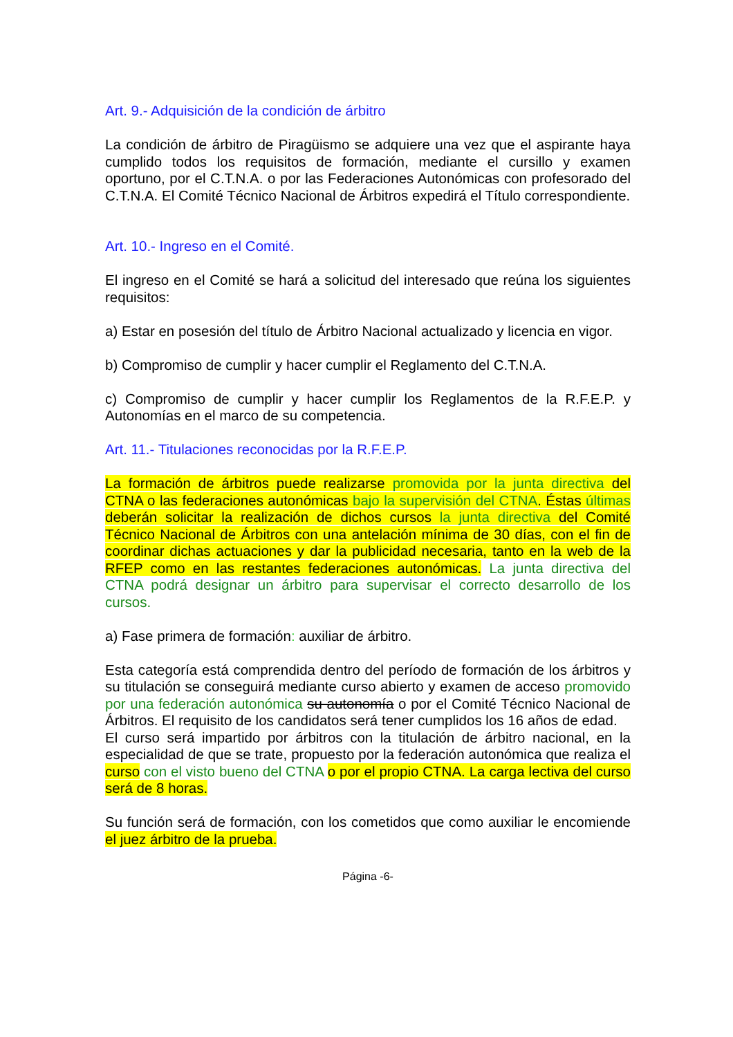Art. 9.- Adquisición de la condición de árbitro
La condición de árbitro de Piragüismo se adquiere una vez que el aspirante haya cumplido todos los requisitos de formación, mediante el cursillo y examen oportuno, por el C.T.N.A. o por las Federaciones Autonómicas con profesorado del C.T.N.A. El Comité Técnico Nacional de Árbitros expedirá el Título correspondiente.
Art. 10.- Ingreso en el Comité.
El ingreso en el Comité se hará a solicitud del interesado que reúna los siguientes requisitos:
a) Estar en posesión del título de Árbitro Nacional actualizado y licencia en vigor.
b) Compromiso de cumplir y hacer cumplir el Reglamento del C.T.N.A.
c) Compromiso de cumplir y hacer cumplir los Reglamentos de la R.F.E.P. y Autonomías en el marco de su competencia.
Art. 11.- Titulaciones reconocidas por la R.F.E.P.
La formación de árbitros puede realizarse promovida por la junta directiva del CTNA o las federaciones autonómicas bajo la supervisión del CTNA. Éstas últimas deberán solicitar la realización de dichos cursos la junta directiva del Comité Técnico Nacional de Árbitros con una antelación mínima de 30 días, con el fin de coordinar dichas actuaciones y dar la publicidad necesaria, tanto en la web de la RFEP como en las restantes federaciones autonómicas. La junta directiva del CTNA podrá designar un árbitro para supervisar el correcto desarrollo de los cursos.
a) Fase primera de formación: auxiliar de árbitro.
Esta categoría está comprendida dentro del período de formación de los árbitros y su titulación se conseguirá mediante curso abierto y examen de acceso promovido por una federación autonómica su autonomía o por el Comité Técnico Nacional de Árbitros. El requisito de los candidatos será tener cumplidos los 16 años de edad.
El curso será impartido por árbitros con la titulación de árbitro nacional, en la especialidad de que se trate, propuesto por la federación autonómica que realiza el curso con el visto bueno del CTNA o por el propio CTNA. La carga lectiva del curso será de 8 horas.
Su función será de formación, con los cometidos que como auxiliar le encomiende el juez árbitro de la prueba.
Página -6-